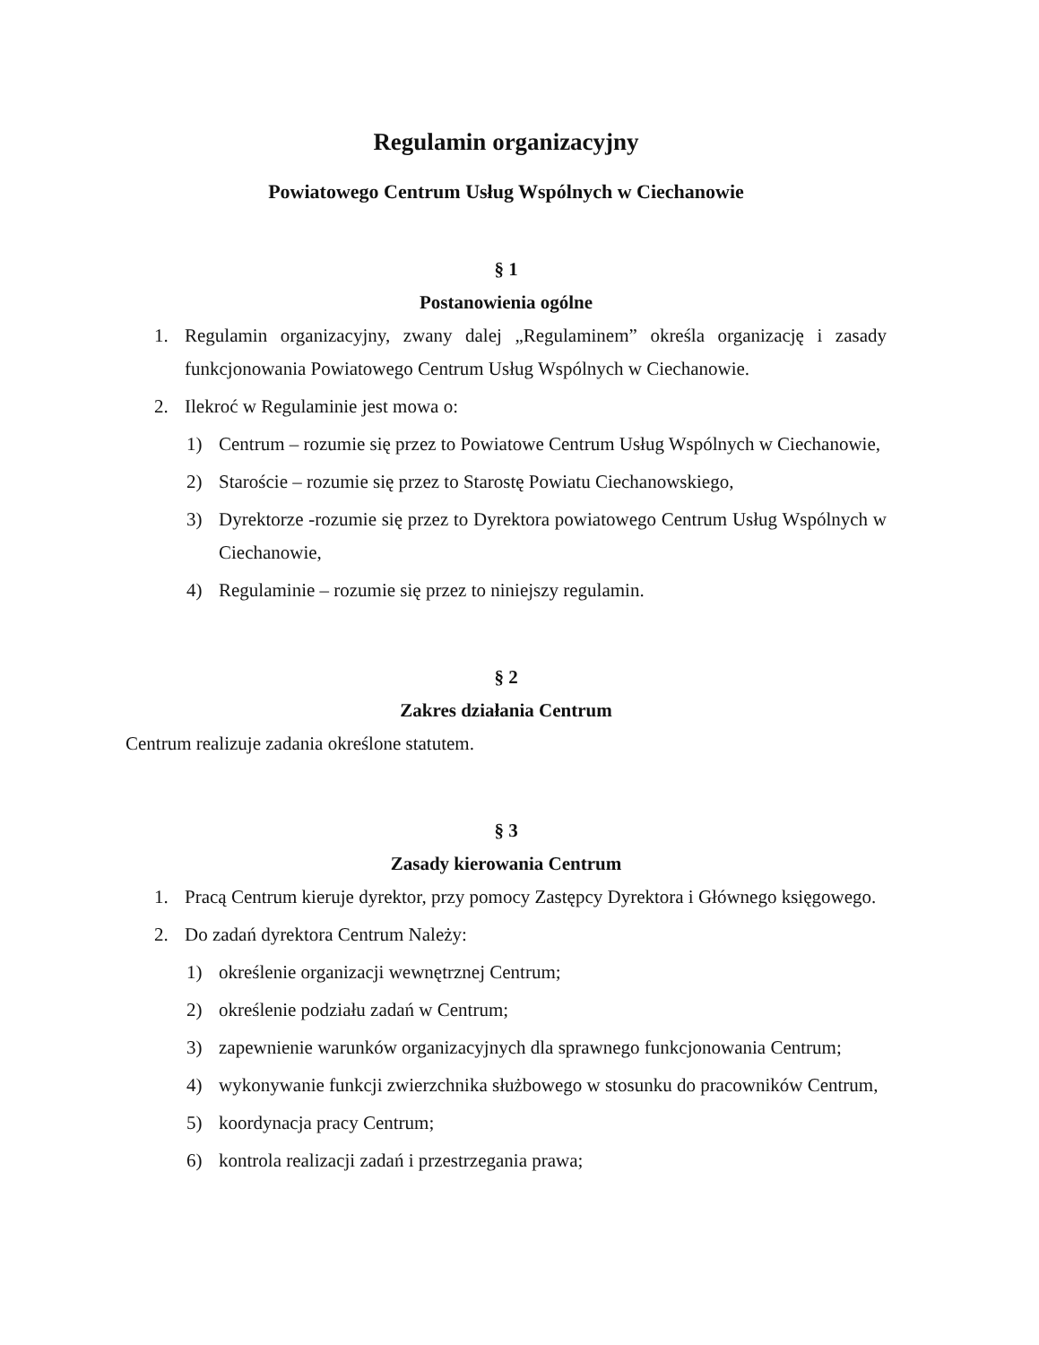Regulamin organizacyjny
Powiatowego Centrum Usług Wspólnych w Ciechanowie
§ 1
Postanowienia ogólne
1. Regulamin organizacyjny, zwany dalej „Regulaminem” określa organizację i zasady funkcjonowania Powiatowego Centrum Usług Wspólnych w Ciechanowie.
2. Ilekroć w Regulaminie jest mowa o:
1) Centrum – rozumie się przez to Powiatowe Centrum Usług Wspólnych w Ciechanowie,
2) Staroście – rozumie się przez to Starostę Powiatu Ciechanowskiego,
3) Dyrektorze -rozumie się przez to Dyrektora powiatowego Centrum Usług Wspólnych w Ciechanowie,
4) Regulaminie – rozumie się przez to niniejszy regulamin.
§ 2
Zakres działania Centrum
Centrum realizuje zadania określone statutem.
§ 3
Zasady kierowania Centrum
1. Pracą Centrum kieruje dyrektor, przy pomocy Zastępcy Dyrektora i Głównego księgowego.
2. Do zadań dyrektora Centrum Należy:
1) określenie organizacji wewnętrznej Centrum;
2) określenie podziału zadań w Centrum;
3) zapewnienie warunków organizacyjnych dla sprawnego funkcjonowania Centrum;
4) wykonywanie funkcji zwierzchnika służbowego w stosunku do pracowników Centrum,
5) koordynacja pracy Centrum;
6) kontrola realizacji zadań i przestrzegania prawa;